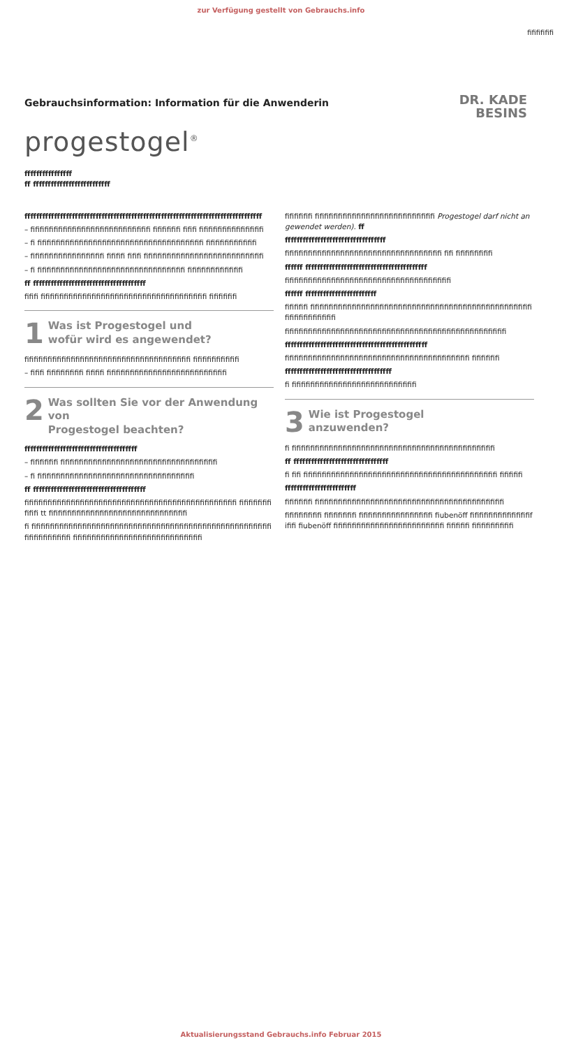zur Verfügung gestellt von Gebrauchs.info
fifififififi
Gebrauchsinformation: Information für die Anwenderin
DR. KADE
BESINS
progestogel<sup>®</sup>
ffffffffffffffff
ff ffffffffffffffffffffffffff
ffffffffffffffffffffffffffffffffffffffffffffffffffffffffffffffffffffffffffffffff
– fifififififififififififififififififififififififififi fifififififi fififi fifififififififififififififi
– fi fifififififififififififififififififififififififififififififififififififi fififififififififififi
– fifififififififififififififififi fifififi fififi fifififififififififififififififififififififififififi
– fi fifififififififififififififififififififififififififififififififi fifififififififififififi
ff ffffffffffffffffffffffffffffffffffffff
fififi fifififififififififififififififififififififififififififififififififififi fifififififi
1 Was ist Progestogel und
wofür wird es angewendet?
fifififififififififififififififififififififififififififififififififififi fifififififififififi
– fififi fifififififififi fifififi fifififififififififififififififififififififififififi
2 Was sollten Sie vor der Anwendung von
Progestogel beachten?
ffffffffffffffffffffffffffffffffffffff
– fifififififi fifififififififififififififififififififififififififififififififififi
– fi fifififififififififififififififififififififififififififififififififi
ff ffffffffffffffffffffffffffffffffffffff
fifififififififififififififififififififififififififififififififififififififififififififififi fifififififififififi tt fifififififififififififififififififififififififififififififi
fi fifififififififififififififififififififififififififififififififififififififififififififififififififififififififififififififi fifififififififififififififififififififififififififififi
fifififififi fifififififififififififififififififififififififififi Progestogel darf nicht angewendet werden). ff
ffffffffffffffffffffffffffffffffff
fifififififififififififififififififififififififififififififififififi fifi fifififififififi
ffffff fffffffffffffffffffffffffffffffffffffffff
fifififififififififififififififififififififififififififififififififififi
ffffff ffffffffffffffffffffffff
fififififi fififififififififififififififififififififififififififififififififififififififififififififififififififififififififififi
fifififififififififififififififififififififififififififififififififififififififififififififififi
ffffffffffffffffffffffffffffffffffffffffffffffff
fifififififififififififififififififififififififififififififififififififififififi fifififififi
ffffffffffffffffffffffffffffffffffff
fi fififififififififififififififififififififififififififi
3 Wie ist Progestogel
anzuwenden?
fi fifififififififififififififififififififififififififififififififififififififififififififi
ff ffffffffffffffffffffffffffffffff
fi fifi fifififififififififififififififififififififififififififififififififififififififififi fififififi
ffffffffffffffffffffffff
fifififififi fififififififififififififififififififififififififififififififififififififififififi
fifififififififi fififififififi fifififififififififififififififi fiubenöff fifififififififififififififififi fiubenöff fifififififififififififififififififififififififi fififififi fififififififififi
Aktualisierungsstand Gebrauchs.info Februar 2015